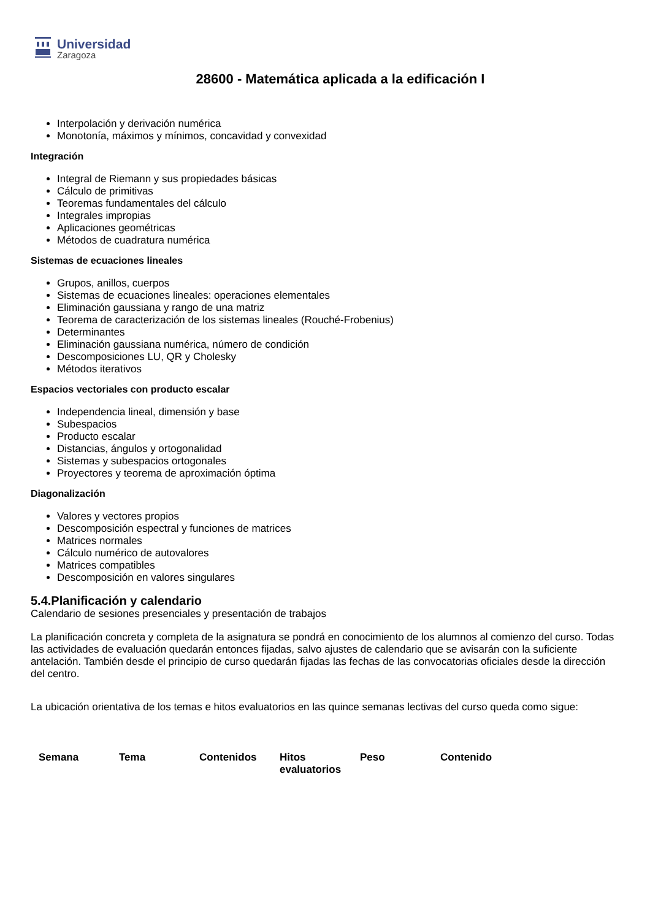Universidad
Zaragoza
28600 - Matemática aplicada a la edificación I
Interpolación y derivación numérica
Monotonía, máximos y mínimos, concavidad y convexidad
Integración
Integral de Riemann y sus propiedades básicas
Cálculo de primitivas
Teoremas fundamentales del cálculo
Integrales impropias
Aplicaciones geométricas
Métodos de cuadratura numérica
Sistemas de ecuaciones lineales
Grupos, anillos, cuerpos
Sistemas de ecuaciones lineales: operaciones elementales
Eliminación gaussiana y rango de una matriz
Teorema de caracterización de los sistemas lineales (Rouché-Frobenius)
Determinantes
Eliminación gaussiana numérica, número de condición
Descomposiciones LU, QR y Cholesky
Métodos iterativos
Espacios vectoriales con producto escalar
Independencia lineal, dimensión y base
Subespacios
Producto escalar
Distancias, ángulos y ortogonalidad
Sistemas y subespacios ortogonales
Proyectores y teorema de aproximación óptima
Diagonalización
Valores y vectores propios
Descomposición espectral y funciones de matrices
Matrices normales
Cálculo numérico de autovalores
Matrices compatibles
Descomposición en valores singulares
5.4.Planificación y calendario
Calendario de sesiones presenciales y presentación de trabajos
La planificación concreta y completa de la asignatura se pondrá en conocimiento de los alumnos al comienzo del curso. Todas las actividades de evaluación quedarán entonces fijadas, salvo ajustes de calendario que se avisarán con la suficiente antelación. También desde el principio de curso quedarán fijadas las fechas de las convocatorias oficiales desde la dirección del centro.
La ubicación orientativa de los temas e hitos evaluatorios en las quince semanas lectivas del curso queda como sigue:
| Semana | Tema | Contenidos | Hitos evaluatorios | Peso | Contenido |
| --- | --- | --- | --- | --- | --- |